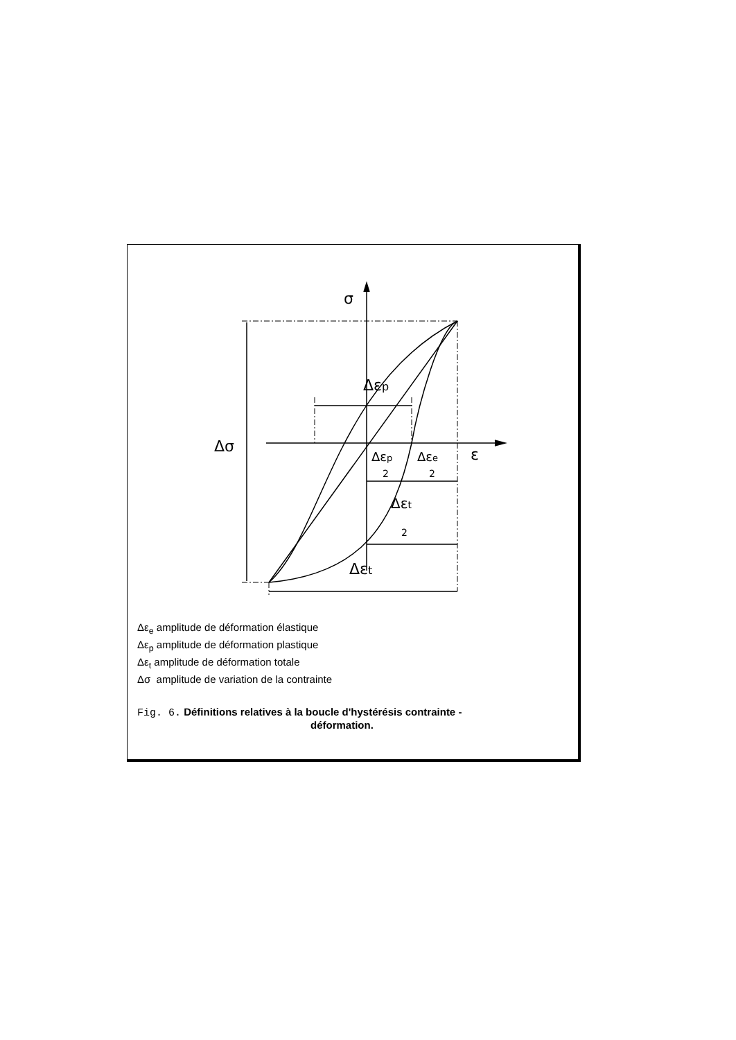σ
Δσ
ε
Δεp
Δεp
2
Δεe
2
Δεt
2
Δεt
Δε<sub>e</sub> amplitude de déformation élastique
Δε<sub>p</sub> amplitude de déformation plastique
Δε<sub>t</sub> amplitude de déformation totale
Δσ amplitude de variation de la contrainte
Fig. 6. Définitions relatives à la boucle d'hystérésis contrainte -
déformation.